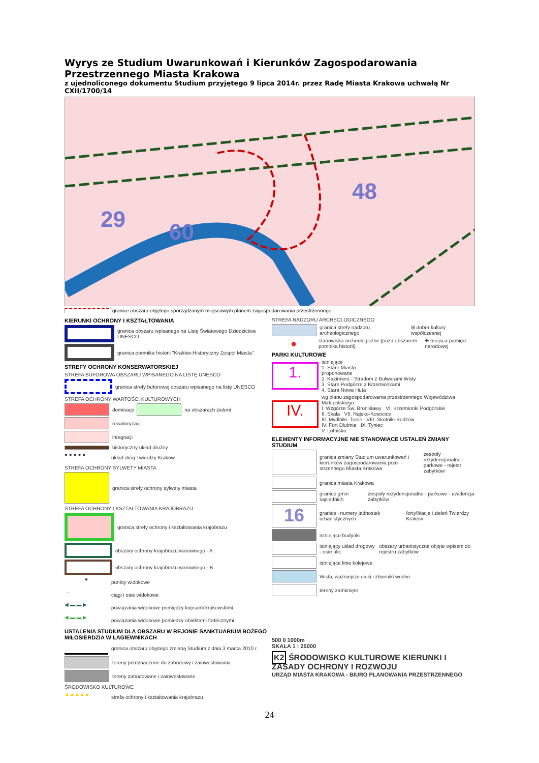Wyrys ze Studium Uwarunkowań i Kierunków Zagospodarowania Przestrzennego Miasta Krakowa
z ujednoliconego dokumentu Studium przyjętego 9 lipca 2014r. przez Radę Miasta Krakowa uchwałą Nr CXII/1700/14
60
29
48
granice obszaru objętego sporządzanym miejscowym planem zagospodarowania przestrzennego
KIERUNKI OCHRONY I KSZTAŁTOWANIA
granica obszaru wpisanego na Listę Światowego Dziedzictwa UNESCO
granica pomnika historii "Kraków-Historyczny Zespół Miasta"
STREFY OCHRONY KONSERWATORSKIEJ
STREFA BUFOROWA OBSZARU WPISANEGO NA LISTĘ UNESCO
granica strefy buforowej obszaru wpisanego na listę UNESCO
STREFA OCHRONY WARTOŚCI KULTUROWYCH
dominacji
na obszarach zieleni
rewaloryzacji
integracji
historyczny układ drożny
● ● ● ● ●
układ dróg Twierdzy Kraków
STREFA OCHRONY SYLWETY MIASTA
granica strefy ochrony sylwety miasta
STREFA OCHRONY I KSZTAŁTOWANIA KRAJOBRAZU
granica strefy ochrony i kształtowania krajobrazu
obszary ochrony krajobrazu warownego - A
obszary ochrony krajobrazu warownego - B
●
punkty widokowe
→
ciągi i osie widokowe
◀ ▬ ▬ ▶
powiązania widokowe pomiędzy kopcami krakowskimi
◀ ▬ ▬ ▶
powiązania widokowe pomiedzy obiektami fortecznymi
USTALENIA STUDIUM DLA OBSZARU W REJONIE SANKTUARIUM BOŻEGO MIŁOSIERDZIA W ŁAGIEWNIKACH
granica obszaru objętego zmianą Studium z dnia 3 marca 2010 r.
tereny przeznaczone do zabudowy i zainwestowania
tereny zabudowane i zainwestowane
ŚRODOWISKO KULTUROWE
▲▲▲▲▲
strefa ochrony i kształtowania krajobrazu
STREFA NADZORU ARCHEOLOGICZNEGO
granica strefy nadzoru archeologicznego ⊞ dobra kultury współczesnej
●
stanowiska archeologiczne (poza obszarem pomnika historii) ✚ miejsca pamięci narodowej
PARKI KULTUROWE
1.
istniejące
1. Stare Miasto
proponowane
2. Kazimierz - Stradom z Bulwarami Wisły
3. Stare Podgórze z Krzemionkami
4. Stara Nowa Huta
IV.
wg planu zagospodarowania przestrzennego Województwa Małopolskiego
I. Wzgórze Św. Bronisławy VI. Krzemionki Podgórskie
II. Skała VII. Rajsko-Kosocice
III. Mydlniki -Tonie VIII. Skotniki-Bodzów
IV. Fort Dłubnia IX. Tyniec
V. Lotnisko
ELEMENTY INFORMACYJNE NIE STANOWIĄCE USTALEŃ ZMIANY STUDIUM
granica zmiany Studium uwarunkowań i kierunków zagospodarowania prze- -strzennego Miasta Krakowa zespoły rezydencjonalno - parkowe - rejestr zabytków
granica miasta Krakowa
granice gmin sąsiednich zespoły rezydencjonalno - parkowe - ewidencja zabytków
16
granice i numery jednostek urbanistycznych fortyfikacje i zieleń Twierdzy Kraków
istniejące budynki
istniejący układ drogowy - osie ulic obszary urbanistyczne objęte wpisem do rejestru zabytków
istniejące linie kolejowe
Wisła, ważniejsze cieki i zbiorniki wodne
tereny zamknięte
500 0 1000m
SKALA 1 : 25000
K2 ŚRODOWISKO KULTUROWE KIERUNKI I ZASADY OCHRONY I ROZWOJU
URZĄD MIASTA KRAKOWA - BIURO PLANOWANIA PRZESTRZENNEGO
24